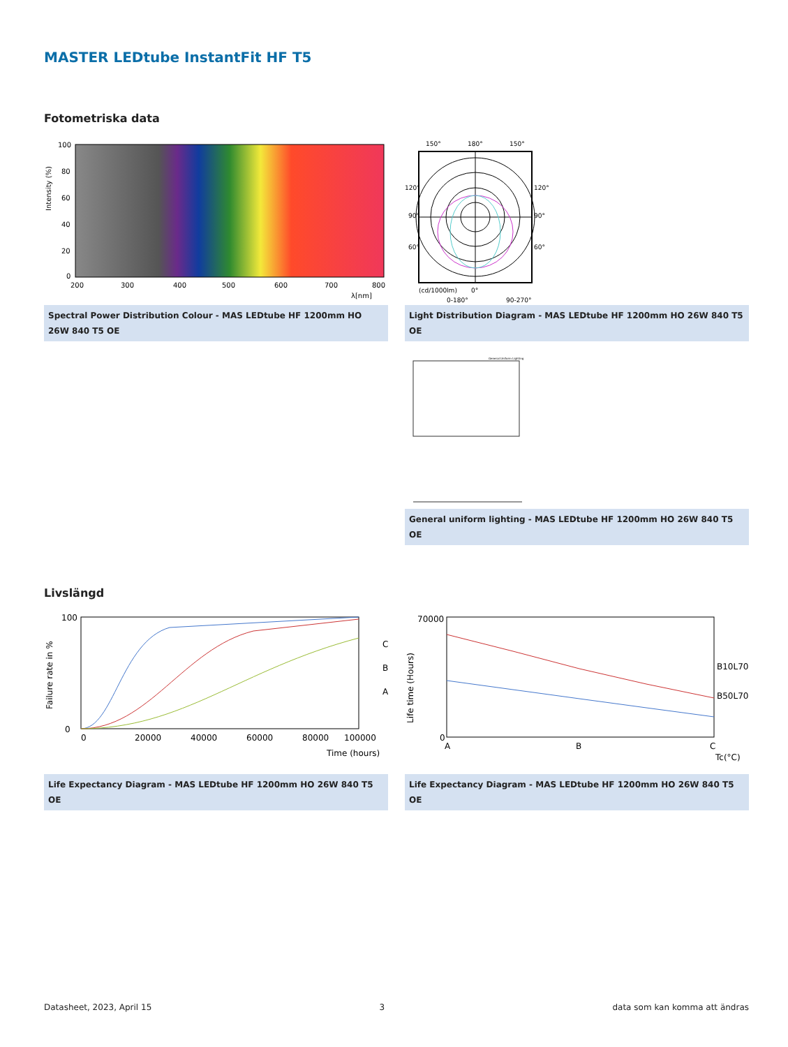MASTER LEDtube InstantFit HF T5
Fotometriska data
Intensity (%)
100
80
60
40
20
0
200
300
400
500
600
700
800
λ[nm]
Spectral Power Distribution Colour - MAS LEDtube HF 1200mm HO 26W 840 T5 OE
150°
180°
150°
120°
120°
90°
90°
60°
60°
(cd/1000lm)
0°
0-180°
90-270°
Light Distribution Diagram - MAS LEDtube HF 1200mm HO 26W 840 T5 OE
General Uniform Lighting
General uniform lighting - MAS LEDtube HF 1200mm HO 26W 840 T5 OE
Livslängd
Failure rate in %
100
0
0
20000
40000
60000
80000
100000
Time (hours)
C
B
A
Life Expectancy Diagram - MAS LEDtube HF 1200mm HO 26W 840 T5 OE
Life time (Hours)
70000
0
A
B
C
Tc(°C)
B10L70
B50L70
Life Expectancy Diagram - MAS LEDtube HF 1200mm HO 26W 840 T5 OE
Datasheet, 2023, April 15 3 data som kan komma att ändras